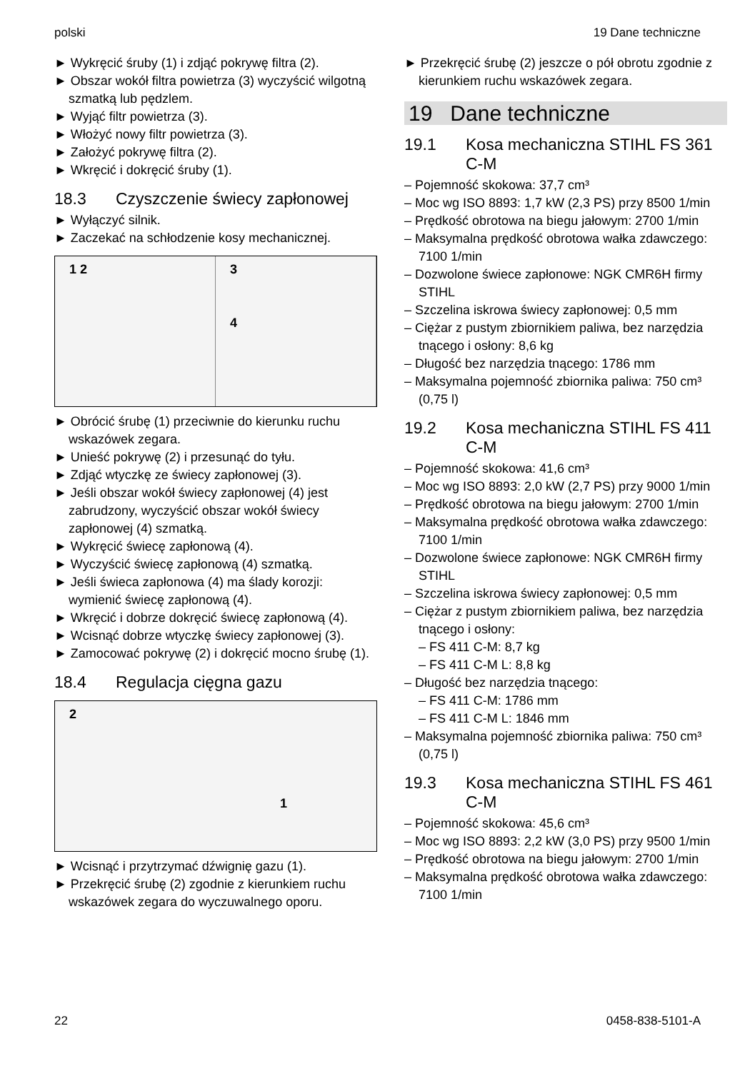polski 19 Dane techniczne
► Wykręcić śruby (1) i zdjąć pokrywę filtra (2).
► Obszar wokół filtra powietrza (3) wyczyścić wilgotną szmatką lub pędzlem.
► Wyjąć filtr powietrza (3).
► Włożyć nowy filtr powietrza (3).
► Założyć pokrywę filtra (2).
► Wkręcić i dokręcić śruby (1).
18.3 Czyszczenie świecy zapłonowej
► Wyłączyć silnik.
► Zaczekać na schłodzenie kosy mechanicznej.
1 2 3
4
► Obrócić śrubę (1) przeciwnie do kierunku ruchu wskazówek zegara.
► Unieść pokrywę (2) i przesunąć do tyłu.
► Zdjąć wtyczkę ze świecy zapłonowej (3).
► Jeśli obszar wokół świecy zapłonowej (4) jest zabrudzony, wyczyścić obszar wokół świecy zapłonowej (4) szmatką.
► Wykręcić świecę zapłonową (4).
► Wyczyścić świecę zapłonową (4) szmatką.
► Jeśli świeca zapłonowa (4) ma ślady korozji: wymienić świecę zapłonową (4).
► Wkręcić i dobrze dokręcić świecę zapłonową (4).
► Wcisnąć dobrze wtyczkę świecy zapłonowej (3).
► Zamocować pokrywę (2) i dokręcić mocno śrubę (1).
18.4 Regulacja cięgna gazu
2
1
► Wcisnąć i przytrzymać dźwignię gazu (1).
► Przekręcić śrubę (2) zgodnie z kierunkiem ruchu wskazówek zegara do wyczuwalnego oporu.
► Przekręcić śrubę (2) jeszcze o pół obrotu zgodnie z kierunkiem ruchu wskazówek zegara.
19 Dane techniczne
19.1 Kosa mechaniczna STIHL FS 361 C-M
– Pojemność skokowa: 37,7 cm³
– Moc wg ISO 8893: 1,7 kW (2,3 PS) przy 8500 1/min
– Prędkość obrotowa na biegu jałowym: 2700 1/min
– Maksymalna prędkość obrotowa wałka zdawczego: 7100 1/min
– Dozwolone świece zapłonowe: NGK CMR6H firmy STIHL
– Szczelina iskrowa świecy zapłonowej: 0,5 mm
– Ciężar z pustym zbiornikiem paliwa, bez narzędzia tnącego i osłony: 8,6 kg
– Długość bez narzędzia tnącego: 1786 mm
– Maksymalna pojemność zbiornika paliwa: 750 cm³ (0,75 l)
19.2 Kosa mechaniczna STIHL FS 411 C-M
– Pojemność skokowa: 41,6 cm³
– Moc wg ISO 8893: 2,0 kW (2,7 PS) przy 9000 1/min
– Prędkość obrotowa na biegu jałowym: 2700 1/min
– Maksymalna prędkość obrotowa wałka zdawczego: 7100 1/min
– Dozwolone świece zapłonowe: NGK CMR6H firmy STIHL
– Szczelina iskrowa świecy zapłonowej: 0,5 mm
– Ciężar z pustym zbiornikiem paliwa, bez narzędzia tnącego i osłony:
– FS 411 C-M: 8,7 kg
– FS 411 C-M L: 8,8 kg
– Długość bez narzędzia tnącego:
– FS 411 C-M: 1786 mm
– FS 411 C-M L: 1846 mm
– Maksymalna pojemność zbiornika paliwa: 750 cm³ (0,75 l)
19.3 Kosa mechaniczna STIHL FS 461 C-M
– Pojemność skokowa: 45,6 cm³
– Moc wg ISO 8893: 2,2 kW (3,0 PS) przy 9500 1/min
– Prędkość obrotowa na biegu jałowym: 2700 1/min
– Maksymalna prędkość obrotowa wałka zdawczego: 7100 1/min
22 0458-838-5101-A